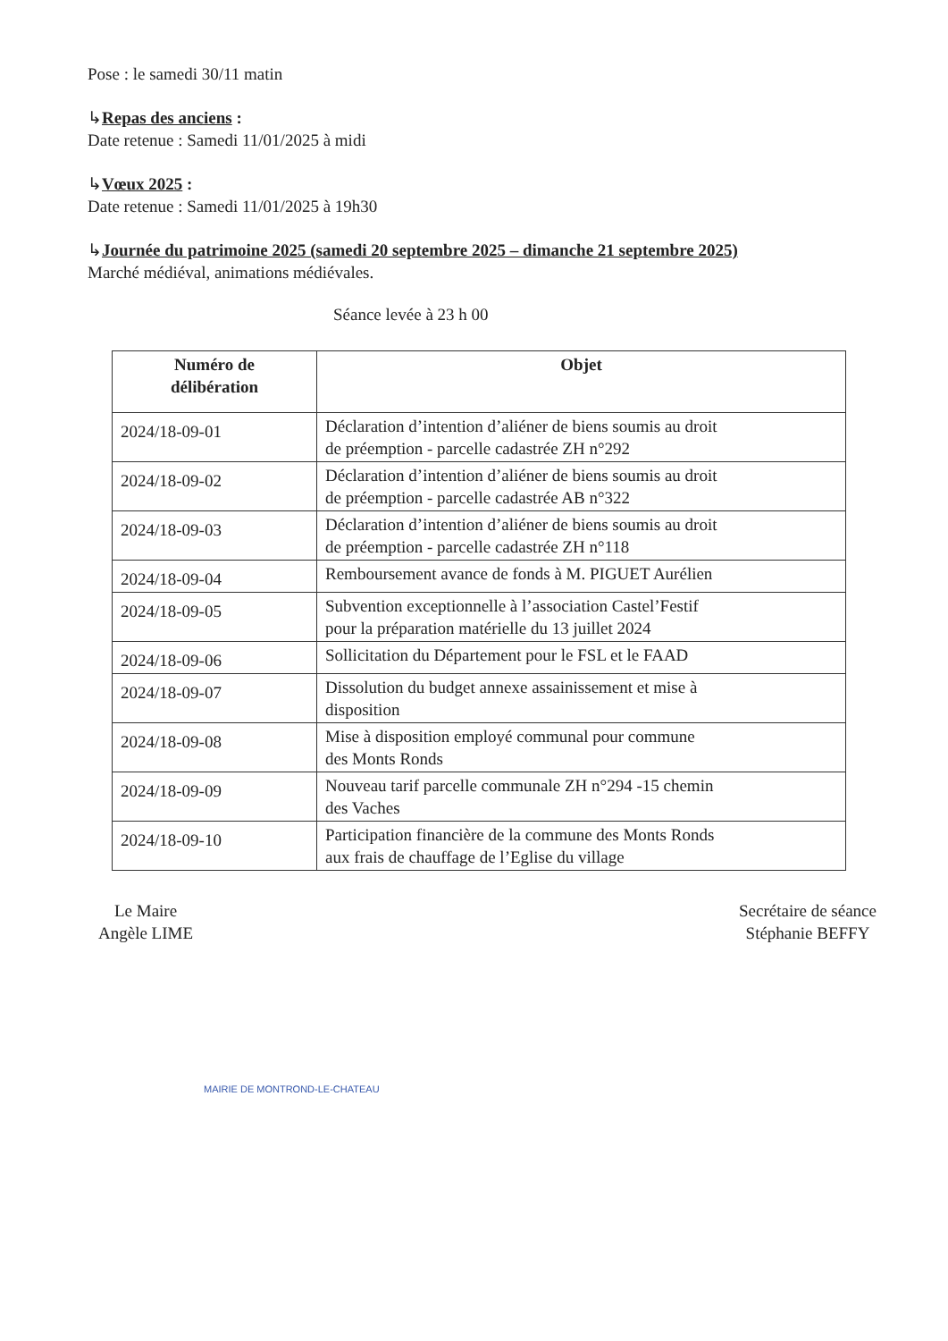Pose : le samedi 30/11 matin
↳Repas des anciens :
Date retenue : Samedi 11/01/2025 à midi
↳Vœux 2025 :
Date retenue : Samedi 11/01/2025 à 19h30
↳Journée du patrimoine 2025 (samedi 20 septembre 2025 – dimanche 21 septembre 2025)
Marché médiéval, animations médiévales.
Séance levée à 23 h 00
| Numéro de délibération | Objet |
| --- | --- |
| 2024/18-09-01 | Déclaration d’intention d’aliéner de biens soumis au droit de préemption - parcelle cadastrée ZH n°292 |
| 2024/18-09-02 | Déclaration d’intention d’aliéner de biens soumis au droit de préemption - parcelle cadastrée AB n°322 |
| 2024/18-09-03 | Déclaration d’intention d’aliéner de biens soumis au droit de préemption - parcelle cadastrée ZH n°118 |
| 2024/18-09-04 | Remboursement avance de fonds à M. PIGUET Aurélien |
| 2024/18-09-05 | Subvention exceptionnelle à l’association Castel’Festif pour la préparation matérielle du 13 juillet 2024 |
| 2024/18-09-06 | Sollicitation du Département pour le FSL et le FAAD |
| 2024/18-09-07 | Dissolution du budget annexe assainissement et mise à disposition |
| 2024/18-09-08 | Mise à disposition employé communal pour commune des Monts Ronds |
| 2024/18-09-09 | Nouveau tarif parcelle communale ZH n°294 -15 chemin des Vaches |
| 2024/18-09-10 | Participation financière de la commune des Monts Ronds aux frais de chauffage de l’Eglise du village |
Le Maire
Angèle LIME
Secrétaire de séance
Stéphanie BEFFY
MAIRIE DE MONTROND-LE-CHATEAU